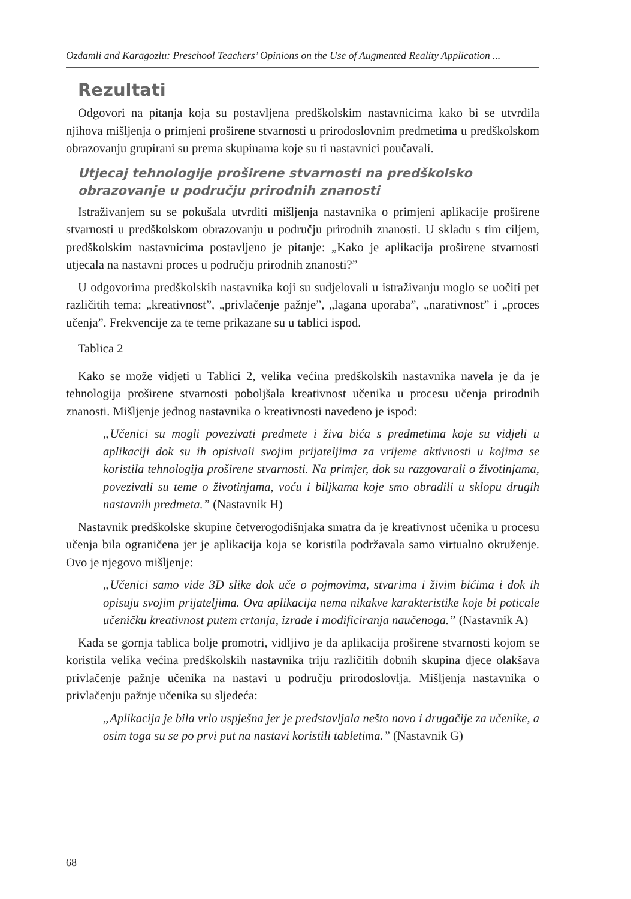Ozdamli and Karagozlu: Preschool Teachers’ Opinions on the Use of Augmented Reality Application ...
Rezultati
Odgovori na pitanja koja su postavljena predškolskim nastavnicima kako bi se utvrdila njihova mišljenja o primjeni proširene stvarnosti u prirodoslovnim predmetima u predškolskom obrazovanju grupirani su prema skupinama koje su ti nastavnici poučavali.
Utjecaj tehnologije proširene stvarnosti na predškolsko obrazovanje u području prirodnih znanosti
Istraživanjem su se pokušala utvrditi mišljenja nastavnika o primjeni aplikacije proširene stvarnosti u predškolskom obrazovanju u području prirodnih znanosti. U skladu s tim ciljem, predškolskim nastavnicima postavljeno je pitanje: „Kako je aplikacija proširene stvarnosti utjecala na nastavni proces u području prirodnih znanosti?”
U odgovorima predškolskih nastavnika koji su sudjelovali u istraživanju moglo se uočiti pet različitih tema: „kreativnost”, „privlačenje pažnje”, „lagana uporaba”, „narativnost” i „proces učenja”. Frekvencije za te teme prikazane su u tablici ispod.
Tablica 2
Kako se može vidjeti u Tablici 2, velika većina predškolskih nastavnika navela je da je tehnologija proširene stvarnosti poboljšala kreativnost učenika u procesu učenja prirodnih znanosti. Mišljenje jednog nastavnika o kreativnosti navedeno je ispod:
„Učenici su mogli povezivati predmete i živa bića s predmetima koje su vidjeli u aplikaciji dok su ih opisivali svojim prijateljima za vrijeme aktivnosti u kojima se koristila tehnologija proširene stvarnosti. Na primjer, dok su razgovarali o životinjama, povezivali su teme o životinjama, voću i biljkama koje smo obradili u sklopu drugih nastavnih predmeta.” (Nastavnik H)
Nastavnik predškolske skupine četverogodišnjaka smatra da je kreativnost učenika u procesu učenja bila ograničena jer je aplikacija koja se koristila podržavala samo virtualno okruženje. Ovo je njegovo mišljenje:
„Učenici samo vide 3D slike dok uče o pojmovima, stvarima i živim bićima i dok ih opisuju svojim prijateljima. Ova aplikacija nema nikakve karakteristike koje bi poticale učeničku kreativnost putem crtanja, izrade i modificiranja naučenoga.” (Nastavnik A)
Kada se gornja tablica bolje promotri, vidljivo je da aplikacija proširene stvarnosti kojom se koristila velika većina predškolskih nastavnika triju različitih dobnih skupina djece olakšava privlačenje pažnje učenika na nastavi u području prirodoslovlja. Mišljenja nastavnika o privlačenju pažnje učenika su sljedeća:
„Aplikacija je bila vrlo uspješna jer je predstavljala nešto novo i drugačije za učenike, a osim toga su se po prvi put na nastavi koristili tabletima.” (Nastavnik G)
68